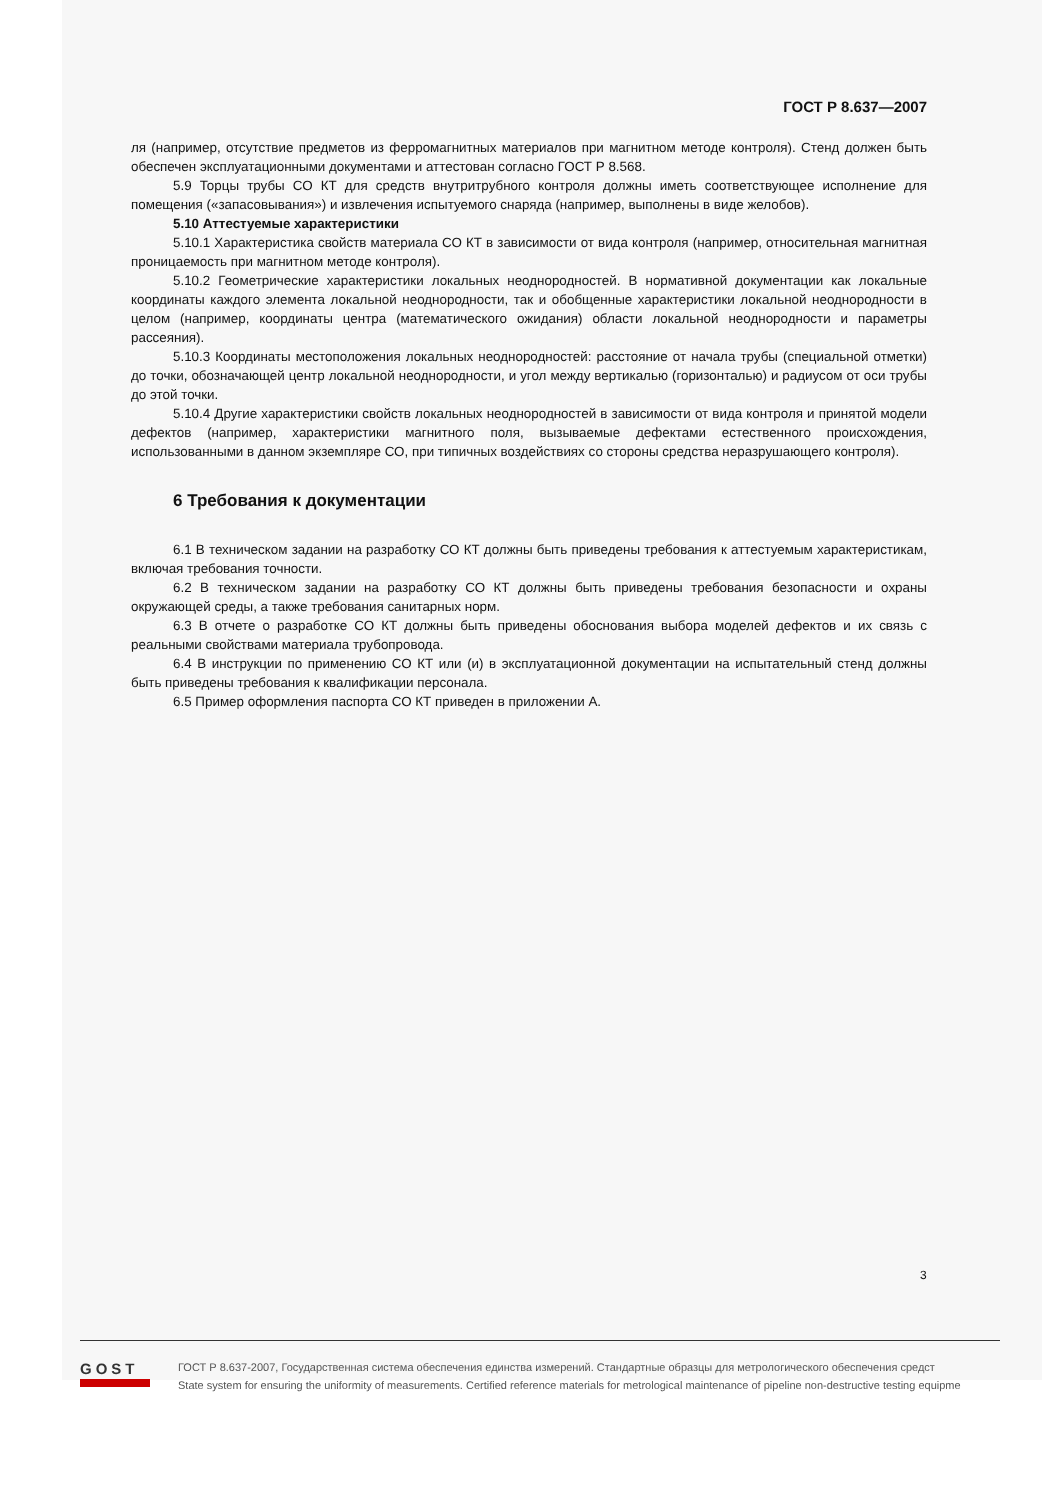ГОСТ Р 8.637—2007
ля (например, отсутствие предметов из ферромагнитных материалов при магнитном методе контроля). Стенд должен быть обеспечен эксплуатационными документами и аттестован согласно ГОСТ Р 8.568.
5.9 Торцы трубы СО КТ для средств внутритрубного контроля должны иметь соответствующее исполнение для помещения («запасовывания») и извлечения испытуемого снаряда (например, выполнены в виде желобов).
5.10 Аттестуемые характеристики
5.10.1 Характеристика свойств материала СО КТ в зависимости от вида контроля (например, относительная магнитная проницаемость при магнитном методе контроля).
5.10.2 Геометрические характеристики локальных неоднородностей. В нормативной документации как локальные координаты каждого элемента локальной неоднородности, так и обобщенные характеристики локальной неоднородности в целом (например, координаты центра (математического ожидания) области локальной неоднородности и параметры рассеяния).
5.10.3 Координаты местоположения локальных неоднородностей: расстояние от начала трубы (специальной отметки) до точки, обозначающей центр локальной неоднородности, и угол между вертикалью (горизонталью) и радиусом от оси трубы до этой точки.
5.10.4 Другие характеристики свойств локальных неоднородностей в зависимости от вида контроля и принятой модели дефектов (например, характеристики магнитного поля, вызываемые дефектами естественного происхождения, использованными в данном экземпляре СО, при типичных воздействиях со стороны средства неразрушающего контроля).
6 Требования к документации
6.1 В техническом задании на разработку СО КТ должны быть приведены требования к аттестуемым характеристикам, включая требования точности.
6.2 В техническом задании на разработку СО КТ должны быть приведены требования безопасности и охраны окружающей среды, а также требования санитарных норм.
6.3 В отчете о разработке СО КТ должны быть приведены обоснования выбора моделей дефектов и их связь с реальными свойствами материала трубопровода.
6.4 В инструкции по применению СО КТ или (и) в эксплуатационной документации на испытательный стенд должны быть приведены требования к квалификации персонала.
6.5 Пример оформления паспорта СО КТ приведен в приложении А.
3
GOST
ГОСТ Р 8.637-2007, Государственная система обеспечения единства измерений. Стандартные образцы для метрологического обеспечения средст
State system for ensuring the uniformity of measurements. Certified reference materials for metrological maintenance of pipeline non-destructive testing equipme